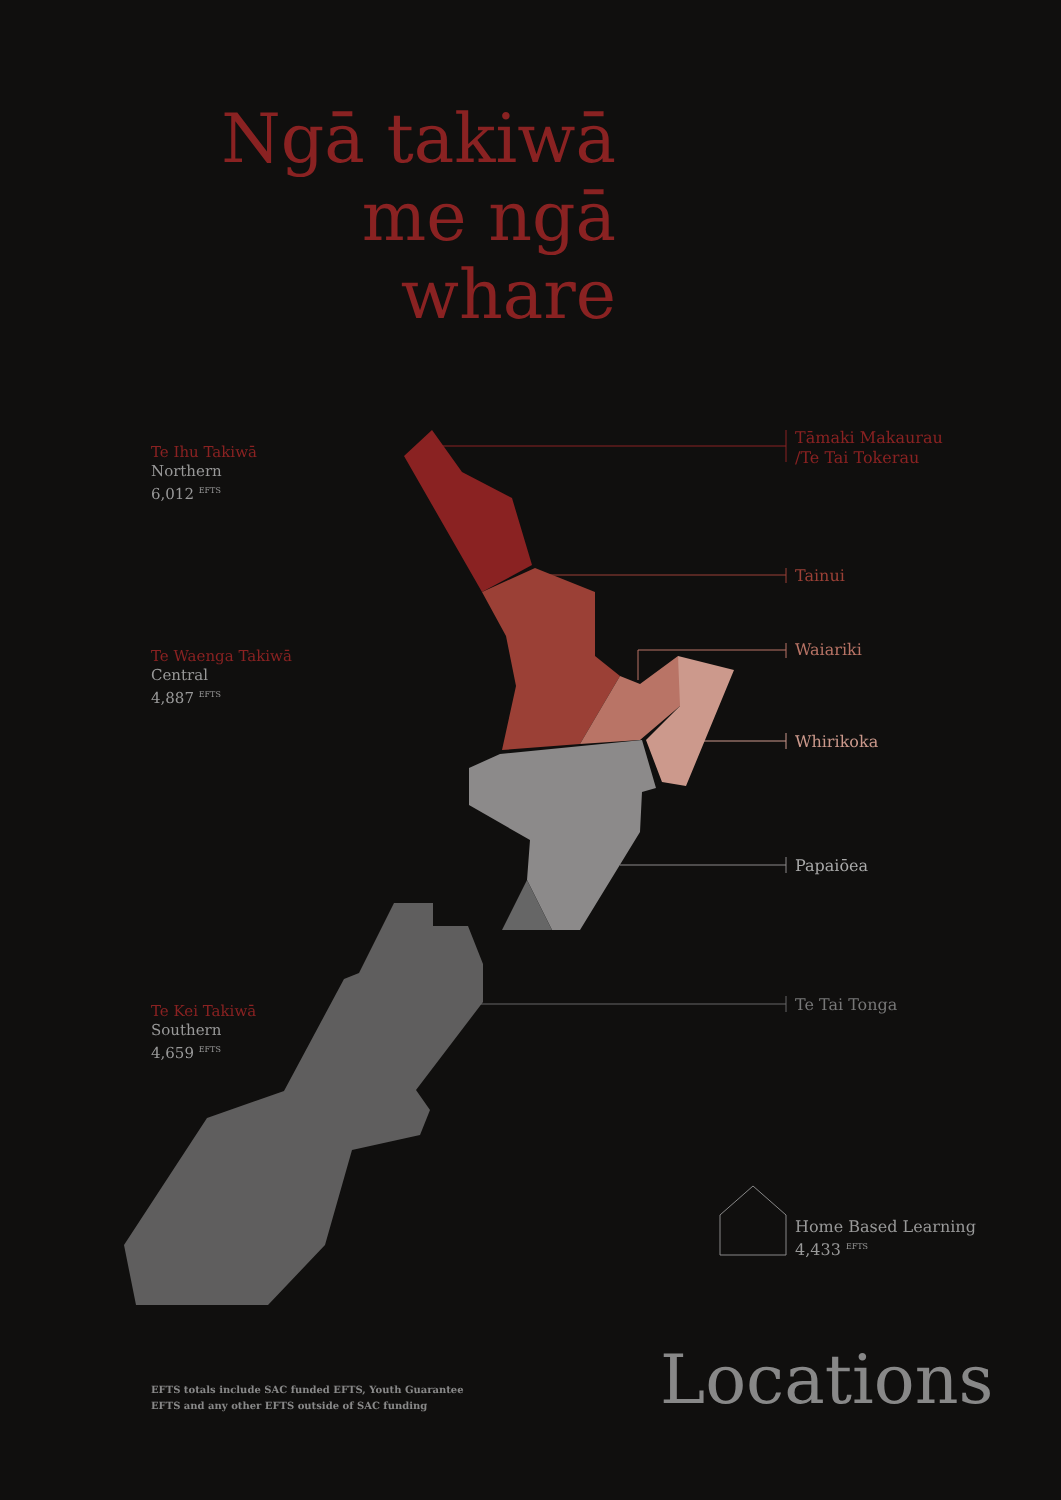Ngā takiwā me ngā whare
Te Ihu Takiwā
Northern
6,012 <sup>EFTS</sup>
Te Waenga Takiwā
Central
4,887 <sup>EFTS</sup>
Te Kei Takiwā
Southern
4,659 <sup>EFTS</sup>
Tāmaki Makaurau
/Te Tai Tokerau
Tainui
Waiariki
Whirikoka
Papaiōea
Te Tai Tonga
Home Based Learning
4,433 <sup>EFTS</sup>
EFTS totals include SAC funded EFTS, Youth Guarantee
EFTS and any other EFTS outside of SAC funding
Locations